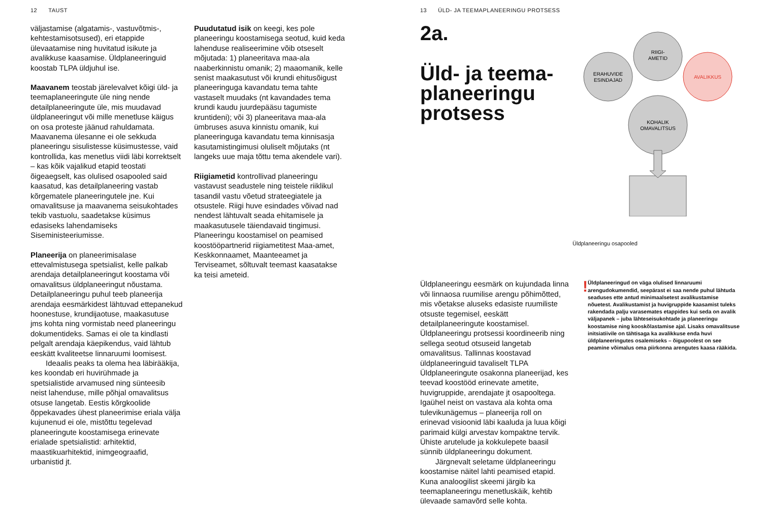12 TAUST
väljastamise (algatamis-, vastuvõtmis-, kehtestamisotsused), eri etappide ülevaatamise ning huvitatud isikute ja avalikkuse kaasamise. Üldplaneeringuid koostab TLPA üldjuhul ise.
Maavanem teostab järelevalvet kõigi üld- ja teemaplaneeringute üle ning nende detailplaneeringute üle, mis muudavad üldplaneeringut või mille menetluse käigus on osa proteste jäänud rahuldamata. Maavanema ülesanne ei ole sekkuda planeeringu sisulistesse küsimustesse, vaid kontrollida, kas menetlus viidi läbi korrektselt – kas kõik vajalikud etapid teostati õigeaegselt, kas olulised osapooled said kaasatud, kas detailplaneering vastab kõrgematele planeeringutele jne. Kui omavalitsuse ja maavanema seisukohtades tekib vastuolu, saadetakse küsimus edasiseks lahendamiseks Siseministeeriumisse.
Planeerija on planeerimisalase ettevalmistusega spetsialist, kelle palkab arendaja detailplaneeringut koostama või omavalitsus üldplaneeringut nõustama. Detailplaneeringu puhul teeb planeerija arendaja eesmärkidest lähtuvad ettepanekud hoonestuse, krundijaotuse, maakasutuse jms kohta ning vormistab need planeeringu dokumentideks. Samas ei ole ta kindlasti pelgalt arendaja käepikendus, vaid lähtub eeskätt kvaliteetse linnaruumi loomisest.
Ideaalis peaks ta olema hea läbirääkija, kes koondab eri huvirühmade ja spetsialistide arvamused ning sünteesib neist lahenduse, mille põhjal omavalitsus otsuse langetab. Eestis kõrgkoolide õppekavades ühest planeerimise eriala välja kujunenud ei ole, mistõttu tegelevad planeeringute koostamisega erinevate erialade spetsialistid: arhitektid, maastikuarhitektid, inimgeograafid, urbanistid jt.
Puudutatud isik on keegi, kes pole planeeringu koostamisega seotud, kuid keda lahenduse realiseerimine võib otseselt mõjutada: 1) planeeritava maa-ala naaberkinnistu omanik; 2) maaomanik, kelle senist maakasutust või krundi ehitusõigust planeeringuga kavandatu tema tahte vastaselt muudaks (nt kavandades tema krundi kaudu juurdepääsu tagumiste kruntideni); või 3) planeeritava maa-ala ümbruses asuva kinnistu omanik, kui planeeringuga kavandatu tema kinnisasja kasutamistingimusi oluliselt mõjutaks (nt langeks uue maja tõttu tema akendele vari).
Riigiametid kontrollivad planeeringu vastavust seadustele ning teistele riiklikul tasandil vastu võetud strateegiatele ja otsustele. Riigi huve esindades võivad nad nendest lähtuvalt seada ehitamisele ja maakasutusele täiendavaid tingimusi. Planeeringu koostamisel on peamised koostööpartnerid riigiametitest Maa-amet, Keskkonnaamet, Maanteeamet ja Terviseamet, sõltuvalt teemast kaasatakse ka teisi ameteid.
13 ÜLD- JA TEEMAPLANEERINGU PROTSESS
2a.
Üld- ja teema-
planeeringu
protsess
ERAHUVIDE
ESINDAJAD
RIIGI-
AMETID
AVALIKKUS
KOHALIK
OMAVALITSUS
Üldplaneeringu osapooled
Üldplaneeringu eesmärk on kujundada linna või linnaosa ruumilise arengu põhimõtted, mis võetakse aluseks edasiste ruumiliste otsuste tegemisel, eeskätt detailplaneeringute koostamisel. Üldplaneeringu protsessi koordineerib ning sellega seotud otsuseid langetab omavalitsus. Tallinnas koostavad üldplaneeringuid tavaliselt TLPA Üldplaneeringute osakonna planeerijad, kes teevad koostööd erinevate ametite, huvigruppide, arendajate jt osapooltega. Igaühel neist on vastava ala kohta oma tulevikunägemus – planeerija roll on erinevad visioonid läbi kaaluda ja luua kõigi parimaid külgi arvestav kompaktne tervik. Ühiste arutelude ja kokkulepete baasil sünnib üldplaneeringu dokument.
Järgnevalt seletame üldplaneeringu koostamise näitel lahti peamised etapid. Kuna analoogilist skeemi järgib ka teemaplaneeringu menetluskäik, kehtib ülevaade samavõrd selle kohta.
!
Üldplaneeringud on väga olulised linnaruumi arengudokumendid, seepärast ei saa nende puhul lähtuda seaduses ette antud minimaalsetest avalikustamise nõuetest. Avalikustamist ja huvigruppide kaasamist tuleks rakendada palju varasemates etappides kui seda on avalik väljapanek – juba lähteseisukohtade ja planeeringu koostamise ning kooskõlastamise ajal. Lisaks omavalitsuse initsiatiivile on tähtisaga ka avalikkuse enda huvi üldplaneeringutes osalemiseks – õigupoolest on see peamine võimalus oma piirkonna arengutes kaasa rääkida.